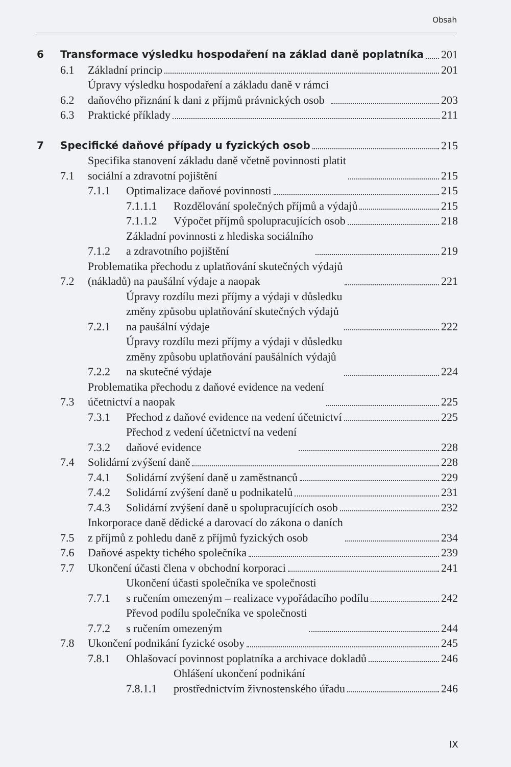Obsah
6 Transformace výsledku hospodaření na základ daně poplatníka 201
6.1 Základní princip 201
6.2 Úpravy výsledku hospodaření a základu daně v rámci
daňového přiznání k dani z příjmů právnických osob 203
6.3 Praktické příklady 211
7 Specifické daňové případy u fyzických osob 215
7.1 Specifika stanovení základu daně včetně povinnosti platit
sociální a zdravotní pojištění 215
7.1.1 Optimalizace daňové povinnosti 215
7.1.1.1 Rozdělování společných příjmů a výdajů 215
7.1.1.2 Výpočet příjmů spolupracujících osob 218
7.1.2 Základní povinnosti z hlediska sociálního
a zdravotního pojištění 219
7.2 Problematika přechodu z uplatňování skutečných výdajů
(nákladů) na paušální výdaje a naopak 221
7.2.1 Úpravy rozdílu mezi příjmy a výdaji v důsledku
změny způsobu uplatňování skutečných výdajů
na paušální výdaje 222
7.2.2 Úpravy rozdílu mezi příjmy a výdaji v důsledku
změny způsobu uplatňování paušálních výdajů
na skutečné výdaje 224
7.3 Problematika přechodu z daňové evidence na vedení
účetnictví a naopak 225
7.3.1 Přechod z daňové evidence na vedení účetnictví 225
7.3.2 Přechod z vedení účetnictví na vedení
daňové evidence 228
7.4 Solidární zvýšení daně 228
7.4.1 Solidární zvýšení daně u zaměstnanců 229
7.4.2 Solidární zvýšení daně u podnikatelů 231
7.4.3 Solidární zvýšení daně u spolupracujících osob 232
7.5 Inkorporace daně dědické a darovací do zákona o daních
z příjmů z pohledu daně z příjmů fyzických osob 234
7.6 Daňové aspekty tichého společníka 239
7.7 Ukončení účasti člena v obchodní korporaci 241
7.7.1 Ukončení účasti společníka ve společnosti
s ručením omezeným – realizace vypořádacího podílu 242
7.7.2 Převod podílu společníka ve společnosti
s ručením omezeným 244
7.8 Ukončení podnikání fyzické osoby 245
7.8.1 Ohlašovací povinnost poplatníka a archivace dokladů 246
7.8.1.1 Ohlášení ukončení podnikání
prostřednictvím živnostenského úřadu 246
IX